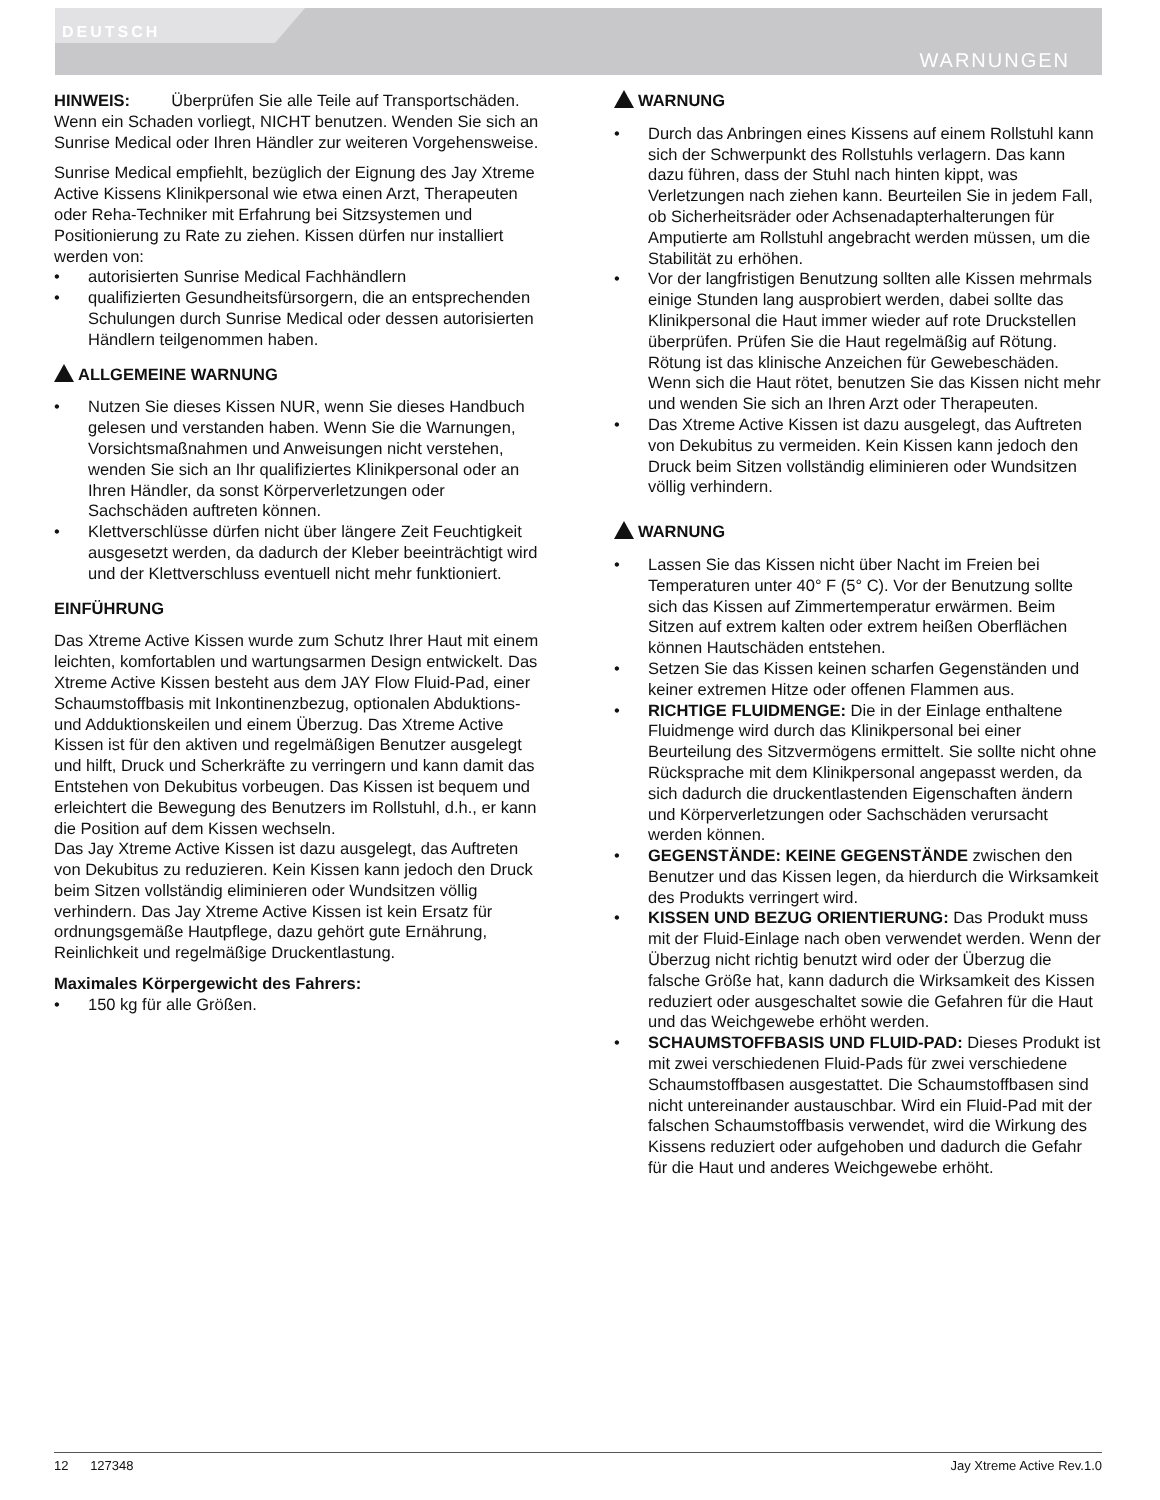DEUTSCH
WARNUNGEN
HINWEIS: Überprüfen Sie alle Teile auf Transportschäden. Wenn ein Schaden vorliegt, NICHT benutzen. Wenden Sie sich an Sunrise Medical oder Ihren Händler zur weiteren Vorgehensweise.
Sunrise Medical empfiehlt, bezüglich der Eignung des Jay Xtreme Active Kissens Klinikpersonal wie etwa einen Arzt, Therapeuten oder Reha-Techniker mit Erfahrung bei Sitzsystemen und Positionierung zu Rate zu ziehen. Kissen dürfen nur installiert werden von:
• autorisierten Sunrise Medical Fachhändlern
• qualifizierten Gesundheitsfürsorgern, die an entsprechenden Schulungen durch Sunrise Medical oder dessen autorisierten Händlern teilgenommen haben.
ALLGEMEINE WARNUNG
• Nutzen Sie dieses Kissen NUR, wenn Sie dieses Handbuch gelesen und verstanden haben. Wenn Sie die Warnungen, Vorsichtsmaßnahmen und Anweisungen nicht verstehen, wenden Sie sich an Ihr qualifiziertes Klinikpersonal oder an Ihren Händler, da sonst Körperverletzungen oder Sachschäden auftreten können.
• Klettverschlüsse dürfen nicht über längere Zeit Feuchtigkeit ausgesetzt werden, da dadurch der Kleber beeinträchtigt wird und der Klettverschluss eventuell nicht mehr funktioniert.
EINFÜHRUNG
Das Xtreme Active Kissen wurde zum Schutz Ihrer Haut mit einem leichten, komfortablen und wartungsarmen Design entwickelt. Das Xtreme Active Kissen besteht aus dem JAY Flow Fluid-Pad, einer Schaumstoffbasis mit Inkontinenzbezug, optionalen Abduktions- und Adduktionskeilen und einem Überzug. Das Xtreme Active Kissen ist für den aktiven und regelmäßigen Benutzer ausgelegt und hilft, Druck und Scherkräfte zu verringern und kann damit das Entstehen von Dekubitus vorbeugen. Das Kissen ist bequem und erleichtert die Bewegung des Benutzers im Rollstuhl, d.h., er kann die Position auf dem Kissen wechseln.
Das Jay Xtreme Active Kissen ist dazu ausgelegt, das Auftreten von Dekubitus zu reduzieren. Kein Kissen kann jedoch den Druck beim Sitzen vollständig eliminieren oder Wundsitzen völlig verhindern. Das Jay Xtreme Active Kissen ist kein Ersatz für ordnungsgemäße Hautpflege, dazu gehört gute Ernährung, Reinlichkeit und regelmäßige Druckentlastung.
Maximales Körpergewicht des Fahrers:
• 150 kg für alle Größen.
WARNUNG
• Durch das Anbringen eines Kissens auf einem Rollstuhl kann sich der Schwerpunkt des Rollstuhls verlagern. Das kann dazu führen, dass der Stuhl nach hinten kippt, was Verletzungen nach ziehen kann. Beurteilen Sie in jedem Fall, ob Sicherheitsräder oder Achsenadapterhalterungen für Amputierte am Rollstuhl angebracht werden müssen, um die Stabilität zu erhöhen.
• Vor der langfristigen Benutzung sollten alle Kissen mehrmals einige Stunden lang ausprobiert werden, dabei sollte das Klinikpersonal die Haut immer wieder auf rote Druckstellen überprüfen. Prüfen Sie die Haut regelmäßig auf Rötung. Rötung ist das klinische Anzeichen für Gewebeschäden. Wenn sich die Haut rötet, benutzen Sie das Kissen nicht mehr und wenden Sie sich an Ihren Arzt oder Therapeuten.
• Das Xtreme Active Kissen ist dazu ausgelegt, das Auftreten von Dekubitus zu vermeiden. Kein Kissen kann jedoch den Druck beim Sitzen vollständig eliminieren oder Wundsitzen völlig verhindern.
WARNUNG
• Lassen Sie das Kissen nicht über Nacht im Freien bei Temperaturen unter 40° F (5° C). Vor der Benutzung sollte sich das Kissen auf Zimmertemperatur erwärmen. Beim Sitzen auf extrem kalten oder extrem heißen Oberflächen können Hautschäden entstehen.
• Setzen Sie das Kissen keinen scharfen Gegenständen und keiner extremen Hitze oder offenen Flammen aus.
• RICHTIGE FLUIDMENGE: Die in der Einlage enthaltene Fluidmenge wird durch das Klinikpersonal bei einer Beurteilung des Sitzvermögens ermittelt. Sie sollte nicht ohne Rücksprache mit dem Klinikpersonal angepasst werden, da sich dadurch die druckentlastenden Eigenschaften ändern und Körperverletzungen oder Sachschäden verursacht werden können.
• GEGENSTÄNDE: KEINE GEGENSTÄNDE zwischen den Benutzer und das Kissen legen, da hierdurch die Wirksamkeit des Produkts verringert wird.
• KISSEN UND BEZUG ORIENTIERUNG: Das Produkt muss mit der Fluid-Einlage nach oben verwendet werden. Wenn der Überzug nicht richtig benutzt wird oder der Überzug die falsche Größe hat, kann dadurch die Wirksamkeit des Kissen reduziert oder ausgeschaltet sowie die Gefahren für die Haut und das Weichgewebe erhöht werden.
• SCHAUMSTOFFBASIS UND FLUID-PAD: Dieses Produkt ist mit zwei verschiedenen Fluid-Pads für zwei verschiedene Schaumstoffbasen ausgestattet. Die Schaumstoffbasen sind nicht untereinander austauschbar. Wird ein Fluid-Pad mit der falschen Schaumstoffbasis verwendet, wird die Wirkung des Kissens reduziert oder aufgehoben und dadurch die Gefahr für die Haut und anderes Weichgewebe erhöht.
12 127348 Jay Xtreme Active Rev.1.0